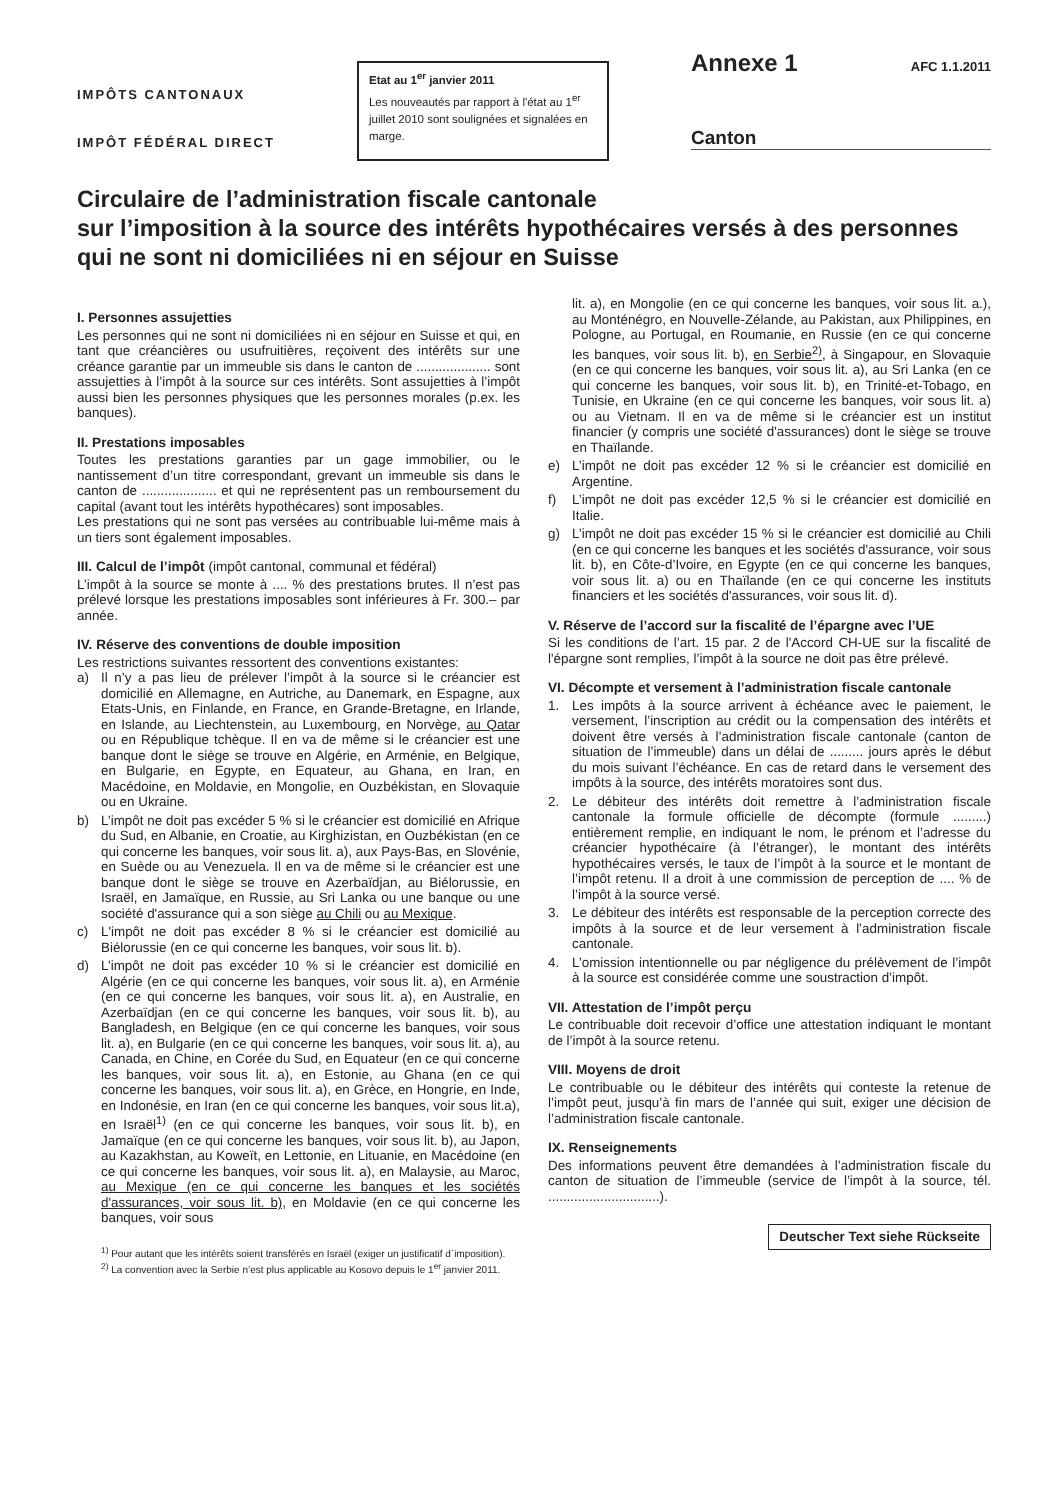IMPÔTS CANTONAUX
IMPÔT FÉDÉRAL DIRECT
Etat au 1<sup>er</sup> janvier 2011
Les nouveautés par rapport à l'état au 1<sup>er</sup> juillet 2010 sont soulignées et signalées en marge.
Annexe 1 AFC 1.1.2011
Canton
Circulaire de l’administration fiscale cantonale
sur l’imposition à la source des intérêts hypothécaires versés à des personnes qui ne sont ni domiciliées ni en séjour en Suisse
I. Personnes assujetties
Les personnes qui ne sont ni domiciliées ni en séjour en Suisse et qui, en tant que créancières ou usufruitières, reçoivent des intérêts sur une créance garantie par un immeuble sis dans le canton de .................... sont assujetties à l’impôt à la source sur ces intérêts. Sont assujetties à l’impôt aussi bien les personnes physiques que les personnes morales (p.ex. les banques).
II. Prestations imposables
Toutes les prestations garanties par un gage immobilier, ou le nantissement d’un titre correspondant, grevant un immeuble sis dans le canton de .................... et qui ne représentent pas un remboursement du capital (avant tout les intérêts hypothécares) sont imposables.
Les prestations qui ne sont pas versées au contribuable lui-même mais à un tiers sont également imposables.
III. Calcul de l’impôt (impôt cantonal, communal et fédéral)
L’impôt à la source se monte à .... % des prestations brutes. Il n’est pas prélevé lorsque les prestations imposables sont inférieures à Fr. 300.– par année.
IV. Réserve des conventions de double imposition
Les restrictions suivantes ressortent des conventions existantes:
a) Il n’y a pas lieu de prélever l’impôt à la source si le créancier est domicilié en Allemagne, en Autriche, au Danemark, en Espagne, aux Etats-Unis, en Finlande, en France, en Grande-Bretagne, en Irlande, en Islande, au Liechtenstein, au Luxembourg, en Norvège, au Qatar ou en République tchèque. Il en va de même si le créancier est une banque dont le siège se trouve en Algérie, en Arménie, en Belgique, en Bulgarie, en Egypte, en Equateur, au Ghana, en Iran, en Macédoine, en Moldavie, en Mongolie, en Ouzbékistan, en Slovaquie ou en Ukraine.
b) L’impôt ne doit pas excéder 5 % si le créancier est domicilié en Afrique du Sud, en Albanie, en Croatie, au Kirghizistan, en Ouzbékistan (en ce qui concerne les banques, voir sous lit. a), aux Pays-Bas, en Slovénie, en Suède ou au Venezuela. Il en va de même si le créancier est une banque dont le siège se trouve en Azerbaïdjan, au Biélorussie, en Israël, en Jamaïque, en Russie, au Sri Lanka ou une banque ou une société d'assurance qui a son siège au Chili ou au Mexique.
c) L'impôt ne doit pas excéder 8 % si le créancier est domicilié au Biélorussie (en ce qui concerne les banques, voir sous lit. b).
d) L’impôt ne doit pas excéder 10 % si le créancier est domicilié en Algérie (en ce qui concerne les banques, voir sous lit. a), en Arménie (en ce qui concerne les banques, voir sous lit. a), en Australie, en Azerbaïdjan (en ce qui concerne les banques, voir sous lit. b), au Bangladesh, en Belgique (en ce qui concerne les banques, voir sous lit. a), en Bulgarie (en ce qui concerne les banques, voir sous lit. a), au Canada, en Chine, en Corée du Sud, en Equateur (en ce qui concerne les banques, voir sous lit. a), en Estonie, au Ghana (en ce qui concerne les banques, voir sous lit. a), en Grèce, en Hongrie, en Inde, en Indonésie, en Iran (en ce qui concerne les banques, voir sous lit.a), en Israël<sup>1)</sup> (en ce qui concerne les banques, voir sous lit. b), en Jamaïque (en ce qui concerne les banques, voir sous lit. b), au Japon, au Kazakhstan, au Koweït, en Lettonie, en Lituanie, en Macédoine (en ce qui concerne les banques, voir sous lit. a), en Malaysie, au Maroc, au Mexique (en ce qui concerne les banques et les sociétés d'assurances, voir sous lit. b), en Moldavie (en ce qui concerne les banques, voir sous
<sup>1)</sup> Pour autant que les intérêts soient transférés en Israël (exiger un justificatif d`imposition).
<sup>2)</sup> La convention avec la Serbie n’est plus applicable au Kosovo depuis le 1<sup>er</sup> janvier 2011.
lit. a), en Mongolie (en ce qui concerne les banques, voir sous lit. a.), au Monténégro, en Nouvelle-Zélande, au Pakistan, aux Philippines, en Pologne, au Portugal, en Roumanie, en Russie (en ce qui concerne les banques, voir sous lit. b), en Serbie<sup>2)</sup>, à Singapour, en Slovaquie (en ce qui concerne les banques, voir sous lit. a), au Sri Lanka (en ce qui concerne les banques, voir sous lit. b), en Trinité-et-Tobago, en Tunisie, en Ukraine (en ce qui concerne les banques, voir sous lit. a) ou au Vietnam. Il en va de même si le créancier est un institut financier (y compris une société d'assurances) dont le siège se trouve en Thaïlande.
e) L’impôt ne doit pas excéder 12 % si le créancier est domicilié en Argentine.
f) L’impôt ne doit pas excéder 12,5 % si le créancier est domicilié en Italie.
g) L’impôt ne doit pas excéder 15 % si le créancier est domicilié au Chili (en ce qui concerne les banques et les sociétés d'assurance, voir sous lit. b), en Côte-d’Ivoire, en Egypte (en ce qui concerne les banques, voir sous lit. a) ou en Thaïlande (en ce qui concerne les instituts financiers et les sociétés d'assurances, voir sous lit. d).
V. Réserve de l’accord sur la fiscalité de l’épargne avec l’UE
Si les conditions de l’art. 15 par. 2 de l'Accord CH-UE sur la fiscalité de l'épargne sont remplies, l’impôt à la source ne doit pas être prélevé.
VI. Décompte et versement à l’administration fiscale cantonale
1. Les impôts à la source arrivent à échéance avec le paiement, le versement, l’inscription au crédit ou la compensation des intérêts et doivent être versés à l’administration fiscale cantonale (canton de situation de l’immeuble) dans un délai de ......... jours après le début du mois suivant l’échéance. En cas de retard dans le versement des impôts à la source, des intérêts moratoires sont dus.
2. Le débiteur des intérêts doit remettre à l’administration fiscale cantonale la formule officielle de décompte (formule .........) entièrement remplie, en indiquant le nom, le prénom et l’adresse du créancier hypothécaire (à l’étranger), le montant des intérêts hypothécaires versés, le taux de l’impôt à la source et le montant de l’impôt retenu. Il a droit à une commission de perception de .... % de l’impôt à la source versé.
3. Le débiteur des intérêts est responsable de la perception correcte des impôts à la source et de leur versement à l’administration fiscale cantonale.
4. L’omission intentionnelle ou par négligence du prélèvement de l’impôt à la source est considérée comme une soustraction d’impôt.
VII. Attestation de l’impôt perçu
Le contribuable doit recevoir d’office une attestation indiquant le montant de l’impôt à la source retenu.
VIII. Moyens de droit
Le contribuable ou le débiteur des intérêts qui conteste la retenue de l’impôt peut, jusqu’à fin mars de l’année qui suit, exiger une décision de l’administration fiscale cantonale.
IX. Renseignements
Des informations peuvent être demandées à l’administration fiscale du canton de situation de l’immeuble (service de l’impôt à la source, tél. ..............................).
Deutscher Text siehe Rückseite